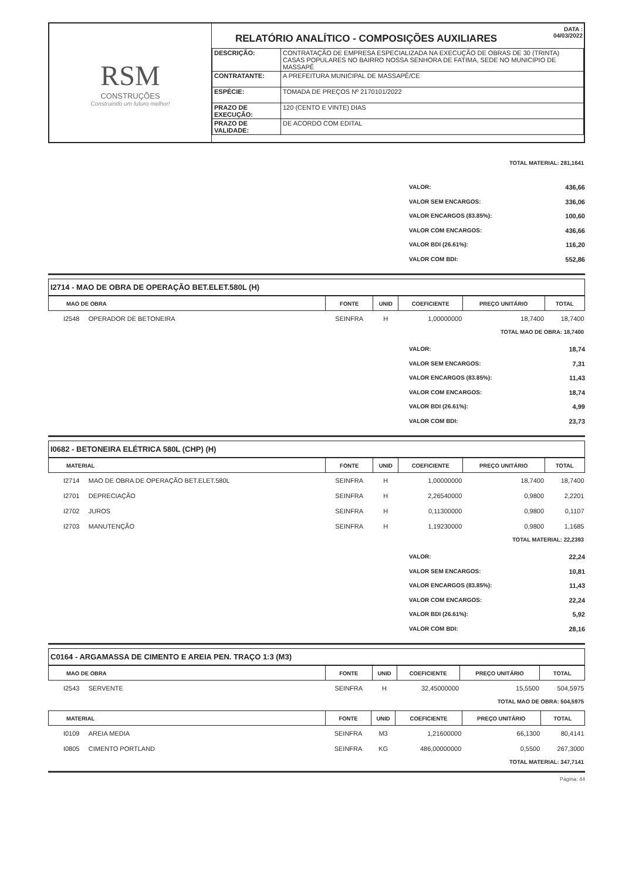RSM
CONSTRUÇÕES
Construindo um futuro melhor!
RELATÓRIO ANALÍTICO - COMPOSIÇÕES AUXILIARES
DATA :
04/03/2022
| DESCRIÇÃO: | CONTRATAÇÃO DE EMPRESA ESPECIALIZADA NA EXECUÇÃO DE OBRAS DE 30 (TRINTA) CASAS POPULARES NO BAIRRO NOSSA SENHORA DE FATIMA, SEDE NO MUNICIPIO DE MASSAPÊ |
| CONTRATANTE: | A PREFEITURA MUNICIPAL DE MASSAPÊ/CE |
| ESPÉCIE: | TOMADA DE PREÇOS Nº 2170101/2022 |
| PRAZO DE EXECUÇÃO: | 120 (CENTO E VINTE) DIAS |
| PRAZO DE VALIDADE: | DE ACORDO COM EDITAL |
TOTAL MATERIAL: 281,1641
VALOR: 436,66
VALOR SEM ENCARGOS: 336,06
VALOR ENCARGOS (83.85%): 100,60
VALOR COM ENCARGOS: 436,66
VALOR BDI (26.61%): 116,20
VALOR COM BDI: 552,86
I2714 - MAO DE OBRA DE OPERAÇÃO BET.ELET.580L (H)
| MAO DE OBRA | FONTE | UNID | COEFICIENTE | PREÇO UNITÁRIO | TOTAL |
| --- | --- | --- | --- | --- | --- |
| I2548 OPERADOR DE BETONEIRA | SEINFRA | H | 1,00000000 | 18,7400 | 18,7400 |
TOTAL MAO DE OBRA: 18,7400
VALOR: 18,74
VALOR SEM ENCARGOS: 7,31
VALOR ENCARGOS (83.85%): 11,43
VALOR COM ENCARGOS: 18,74
VALOR BDI (26.61%): 4,99
VALOR COM BDI: 23,73
I0682 - BETONEIRA ELÉTRICA 580L (CHP) (H)
| MATERIAL | FONTE | UNID | COEFICIENTE | PREÇO UNITÁRIO | TOTAL |
| --- | --- | --- | --- | --- | --- |
| I2714 MAO DE OBRA DE OPERAÇÃO BET.ELET.580L | SEINFRA | H | 1,00000000 | 18,7400 | 18,7400 |
| I2701 DEPRECIAÇÃO | SEINFRA | H | 2,26540000 | 0,9800 | 2,2201 |
| I2702 JUROS | SEINFRA | H | 0,11300000 | 0,9800 | 0,1107 |
| I2703 MANUTENÇÃO | SEINFRA | H | 1,19230000 | 0,9800 | 1,1685 |
TOTAL MATERIAL: 22,2393
VALOR: 22,24
VALOR SEM ENCARGOS: 10,81
VALOR ENCARGOS (83.85%): 11,43
VALOR COM ENCARGOS: 22,24
VALOR BDI (26.61%): 5,92
VALOR COM BDI: 28,16
C0164 - ARGAMASSA DE CIMENTO E AREIA PEN. TRAÇO 1:3 (M3)
| MAO DE OBRA | FONTE | UNID | COEFICIENTE | PREÇO UNITÁRIO | TOTAL |
| --- | --- | --- | --- | --- | --- |
| I2543 SERVENTE | SEINFRA | H | 32,45000000 | 15,5500 | 504,5975 |
TOTAL MAO DE OBRA: 504,5975
| MATERIAL | FONTE | UNID | COEFICIENTE | PREÇO UNITÁRIO | TOTAL |
| --- | --- | --- | --- | --- | --- |
| I0109 AREIA MEDIA | SEINFRA | M3 | 1,21600000 | 66,1300 | 80,4141 |
| I0805 CIMENTO PORTLAND | SEINFRA | KG | 486,00000000 | 0,5500 | 267,3000 |
TOTAL MATERIAL: 347,7141
Página: 44